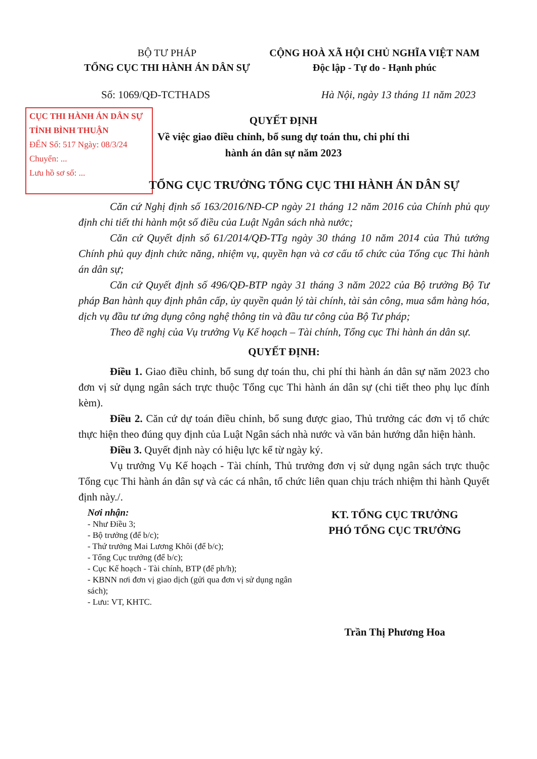BỘ TƯ PHÁP
TỔNG CỤC THI HÀNH ÁN DÂN SỰ
CỘNG HOÀ XÃ HỘI CHỦ NGHĨA VIỆT NAM
Độc lập - Tự do - Hạnh phúc
Số: 1069/QĐ-TCTHADS Hà Nội, ngày 13 tháng 11 năm 2023
CỤC THI HÀNH ÁN DÂN SỰ
TỈNH BÌNH THUẬN
ĐẾN Số: 517 Ngày: 08/3/24
Chuyển: ...
Lưu hồ sơ số: ...
QUYẾT ĐỊNH
Về việc giao điều chỉnh, bổ sung dự toán thu, chi phí thi hành án dân sự năm 2023
TỔNG CỤC TRƯỞNG TỔNG CỤC THI HÀNH ÁN DÂN SỰ
Căn cứ Nghị định số 163/2016/NĐ-CP ngày 21 tháng 12 năm 2016 của Chính phủ quy định chi tiết thi hành một số điều của Luật Ngân sách nhà nước;
Căn cứ Quyết định số 61/2014/QĐ-TTg ngày 30 tháng 10 năm 2014 của Thủ tướng Chính phủ quy định chức năng, nhiệm vụ, quyền hạn và cơ cấu tổ chức của Tổng cục Thi hành án dân sự;
Căn cứ Quyết định số 496/QĐ-BTP ngày 31 tháng 3 năm 2022 của Bộ trưởng Bộ Tư pháp Ban hành quy định phân cấp, ủy quyền quản lý tài chính, tài sản công, mua sắm hàng hóa, dịch vụ đầu tư ứng dụng công nghệ thông tin và đầu tư công của Bộ Tư pháp;
Theo đề nghị của Vụ trưởng Vụ Kế hoạch – Tài chính, Tổng cục Thi hành án dân sự.
QUYẾT ĐỊNH:
Điều 1. Giao điều chỉnh, bổ sung dự toán thu, chi phí thi hành án dân sự năm 2023 cho đơn vị sử dụng ngân sách trực thuộc Tổng cục Thi hành án dân sự (chi tiết theo phụ lục đính kèm).
Điều 2. Căn cứ dự toán điều chỉnh, bổ sung được giao, Thủ trưởng các đơn vị tổ chức thực hiện theo đúng quy định của Luật Ngân sách nhà nước và văn bản hướng dẫn hiện hành.
Điều 3. Quyết định này có hiệu lực kể từ ngày ký.
Vụ trưởng Vụ Kế hoạch - Tài chính, Thủ trưởng đơn vị sử dụng ngân sách trực thuộc Tổng cục Thi hành án dân sự và các cá nhân, tổ chức liên quan chịu trách nhiệm thi hành Quyết định này./.
Nơi nhận:
- Như Điều 3;
- Bộ trưởng (để b/c);
- Thứ trưởng Mai Lương Khôi (để b/c);
- Tổng Cục trưởng (để b/c);
- Cục Kế hoạch - Tài chính, BTP (để ph/h);
- KBNN nơi đơn vị giao dịch (gửi qua đơn vị sử dụng ngân sách);
- Lưu: VT, KHTC.
KT. TỔNG CỤC TRƯỞNG
PHÓ TỔNG CỤC TRƯỞNG
Trần Thị Phương Hoa